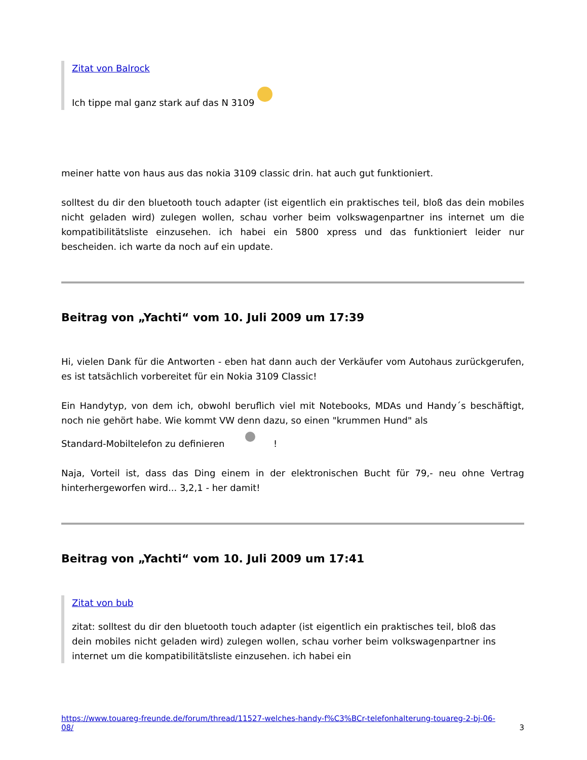Zitat von Balrock
Ich tippe mal ganz stark auf das N 3109
meiner hatte von haus aus das nokia 3109 classic drin. hat auch gut funktioniert.
solltest du dir den bluetooth touch adapter (ist eigentlich ein praktisches teil, bloß das dein mobiles nicht geladen wird) zulegen wollen, schau vorher beim volkswagenpartner ins internet um die kompatibilitätsliste einzusehen. ich habei ein 5800 xpress und das funktioniert leider nur bescheiden. ich warte da noch auf ein update.
Beitrag von „Yachti“ vom 10. Juli 2009 um 17:39
Hi, vielen Dank für die Antworten - eben hat dann auch der Verkäufer vom Autohaus zurückgerufen, es ist tatsächlich vorbereitet für ein Nokia 3109 Classic!
Ein Handytyp, von dem ich, obwohl beruflich viel mit Notebooks, MDAs und Handy´s beschäftigt, noch nie gehört habe. Wie kommt VW denn dazu, so einen "krummen Hund" als
Standard-Mobiltelefon zu definieren !
Naja, Vorteil ist, dass das Ding einem in der elektronischen Bucht für 79,- neu ohne Vertrag hinterhergeworfen wird... 3,2,1 - her damit!
Beitrag von „Yachti“ vom 10. Juli 2009 um 17:41
Zitat von bub
zitat: solltest du dir den bluetooth touch adapter (ist eigentlich ein praktisches teil, bloß das dein mobiles nicht geladen wird) zulegen wollen, schau vorher beim volkswagenpartner ins internet um die kompatibilitätsliste einzusehen. ich habei ein
https://www.touareg-freunde.de/forum/thread/11527-welches-handy-f%C3%BCr-telefonhalterung-touareg-2-bj-06-
08/ 3